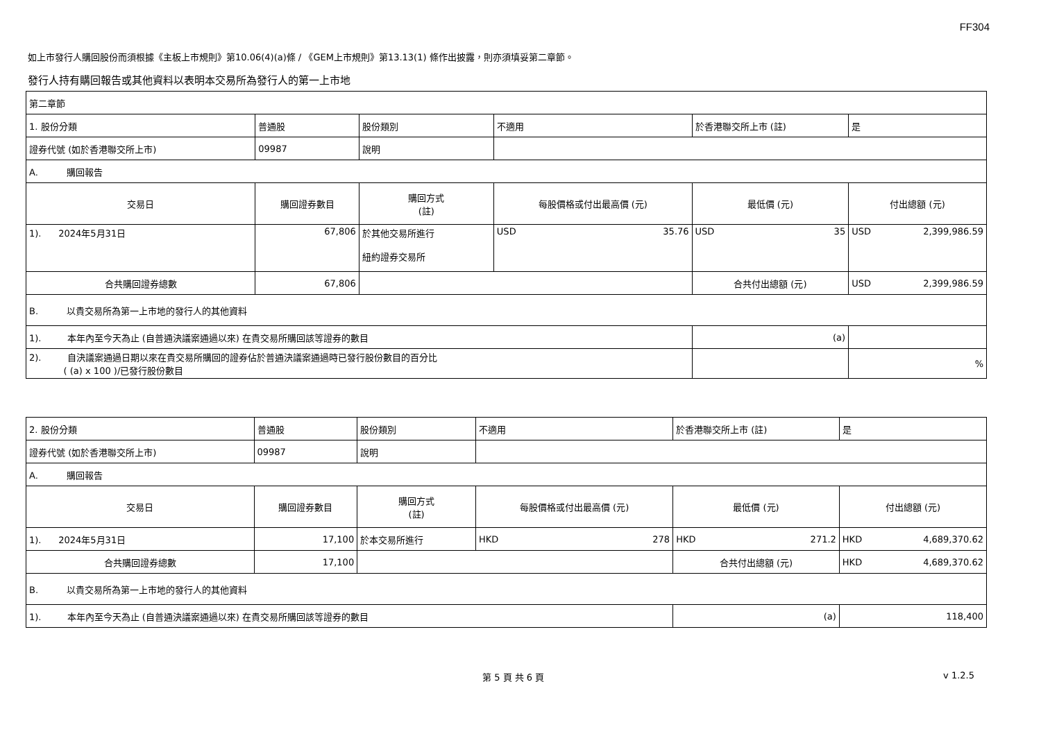FF304
如上市發行人購回股份而須根據《主板上市規則》第10.06(4)(a)條 / 《GEM上市規則》第13.13(1) 條作出披露，則亦須填妥第二章節。
發行人持有購回報告或其他資料以表明本交易所為發行人的第一上市地
| 第二章節 | | | | | | |
| 1. 股份分類 | 普通股 | | 股份類別 | 不適用 | 於香港聯交所上市 (註) | 是 |
| 證券代號 (如於香港聯交所上市) | 09987 | | 說明 | | | |
| A. 購回報告 | | | | | | |
| 交易日 | 購回證券數目 | 購回方式 (註) | | 每股價格或付出最高價 (元) | 最低價 (元) | 付出總額 (元) |
| 1). 2024年5月31日 | 67,806 | 於其他交易所進行 紐約證券交易所 | | USD 35.76 | USD 35 | USD 2,399,986.59 |
| 合共購回證券總數 | 67,806 | | | | 合共付出總額 (元) | USD 2,399,986.59 |
| B. 以貴交易所為第一上市地的發行人的其他資料 | | | | | | |
| 1). 本年內至今天為止 (自普通決議案通過以來) 在貴交易所購回該等證券的數目 | | | | | (a) | |
| 2). 自決議案通過日期以來在貴交易所購回的證券佔於普通決議案通過時已發行股份數目的百分比 ( (a) x 100 )/已發行股份數目 | | | | | | % |
| 2. 股份分類 | 普通股 | | 股份類別 | 不適用 | 於香港聯交所上市 (註) | 是 |
| 證券代號 (如於香港聯交所上市) | 09987 | | 說明 | | | |
| A. 購回報告 | | | | | | |
| 交易日 | 購回證券數目 | 購回方式 (註) | | 每股價格或付出最高價 (元) | 最低價 (元) | 付出總額 (元) |
| 1). 2024年5月31日 | 17,100 | 於本交易所進行 | | HKD 278 | HKD 271.2 | HKD 4,689,370.62 |
| 合共購回證券總數 | 17,100 | | | | 合共付出總額 (元) | HKD 4,689,370.62 |
| B. 以貴交易所為第一上市地的發行人的其他資料 | | | | | | |
| 1). 本年內至今天為止 (自普通決議案通過以來) 在貴交易所購回該等證券的數目 | | | | | (a) | 118,400 |
第 5 頁 共 6 頁 v 1.2.5